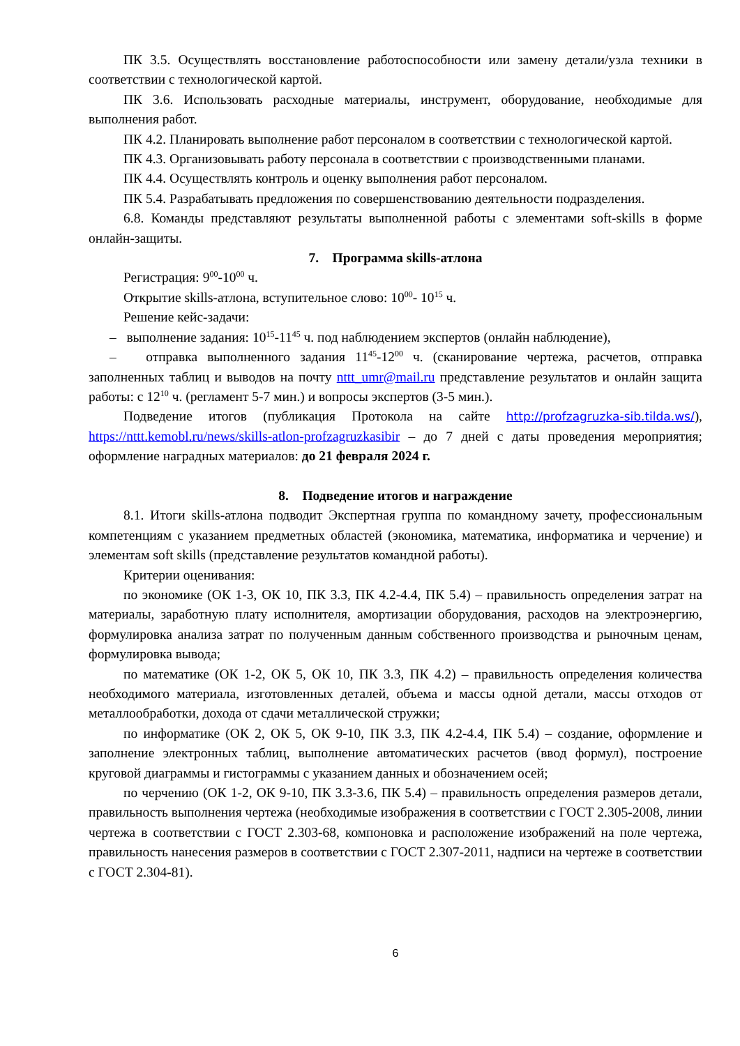ПК 3.5. Осуществлять восстановление работоспособности или замену детали/узла техники в соответствии с технологической картой.
ПК 3.6. Использовать расходные материалы, инструмент, оборудование, необходимые для выполнения работ.
ПК 4.2. Планировать выполнение работ персоналом в соответствии с технологической картой.
ПК 4.3. Организовывать работу персонала в соответствии с производственными планами.
ПК 4.4. Осуществлять контроль и оценку выполнения работ персоналом.
ПК 5.4. Разрабатывать предложения по совершенствованию деятельности подразделения.
6.8. Команды представляют результаты выполненной работы с элементами soft-skills в форме онлайн-защиты.
7. Программа skills-атлона
Регистрация: 9<sup>00</sup>-10<sup>00</sup> ч.
Открытие skills-атлона, вступительное слово: 10<sup>00</sup>- 10<sup>15</sup> ч.
Решение кейс-задачи:
– выполнение задания: 10<sup>15</sup>-11<sup>45</sup> ч. под наблюдением экспертов (онлайн наблюдение),
– отправка выполненного задания 11<sup>45</sup>-12<sup>00</sup> ч. (сканирование чертежа, расчетов, отправка заполненных таблиц и выводов на почту nttt_umr@mail.ru представление результатов и онлайн защита работы: с 12<sup>10</sup> ч. (регламент 5-7 мин.) и вопросы экспертов (3-5 мин.).
Подведение итогов (публикация Протокола на сайте http://profzagruzka-sib.tilda.ws/), https://nttt.kemobl.ru/news/skills-atlon-profzagruzkasibir – до 7 дней с даты проведения мероприятия; оформление наградных материалов: до 21 февраля 2024 г.
8. Подведение итогов и награждение
8.1. Итоги skills-атлона подводит Экспертная группа по командному зачету, профессиональным компетенциям с указанием предметных областей (экономика, математика, информатика и черчение) и элементам soft skills (представление результатов командной работы).
Критерии оценивания:
по экономике (ОК 1-3, ОК 10, ПК 3.3, ПК 4.2-4.4, ПК 5.4) – правильность определения затрат на материалы, заработную плату исполнителя, амортизации оборудования, расходов на электроэнергию, формулировка анализа затрат по полученным данным собственного производства и рыночным ценам, формулировка вывода;
по математике (ОК 1-2, ОК 5, ОК 10, ПК 3.3, ПК 4.2) – правильность определения количества необходимого материала, изготовленных деталей, объема и массы одной детали, массы отходов от металлообработки, дохода от сдачи металлической стружки;
по информатике (ОК 2, ОК 5, ОК 9-10, ПК 3.3, ПК 4.2-4.4, ПК 5.4) – создание, оформление и заполнение электронных таблиц, выполнение автоматических расчетов (ввод формул), построение круговой диаграммы и гистограммы с указанием данных и обозначением осей;
по черчению (ОК 1-2, ОК 9-10, ПК 3.3-3.6, ПК 5.4) – правильность определения размеров детали, правильность выполнения чертежа (необходимые изображения в соответствии с ГОСТ 2.305-2008, линии чертежа в соответствии с ГОСТ 2.303-68, компоновка и расположение изображений на поле чертежа, правильность нанесения размеров в соответствии с ГОСТ 2.307-2011, надписи на чертеже в соответствии с ГОСТ 2.304-81).
6